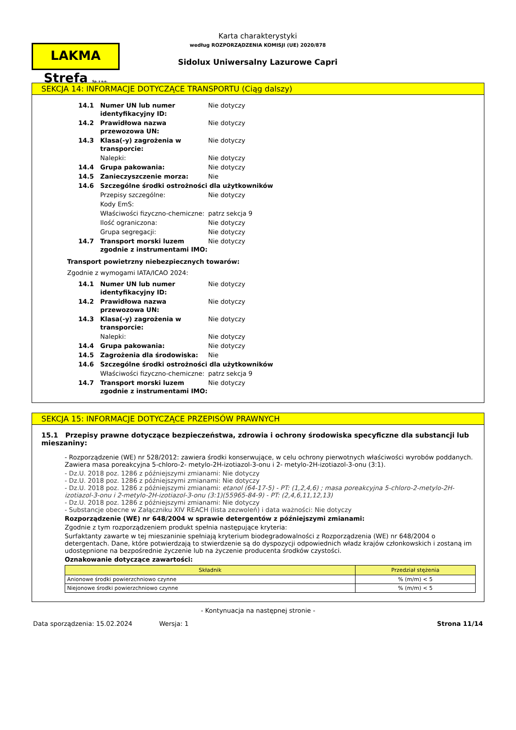LAKMA Strefa Sp. z o.o.
Karta charakterystyki
według ROZPORZĄDZENIA KOMISJI (UE) 2020/878
Sidolux Uniwersalny Lazurowe Capri
SEKCJA 14: INFORMACJE DOTYCZĄCE TRANSPORTU (Ciąg dalszy)
| 14.1 | Numer UN lub numer identyfikacyjny ID: | Nie dotyczy |
| 14.2 | Prawidłowa nazwa przewozowa UN: | Nie dotyczy |
| 14.3 | Klasa(-y) zagrożenia w transporcie: | Nie dotyczy |
| | Nalepki: | Nie dotyczy |
| 14.4 | Grupa pakowania: | Nie dotyczy |
| 14.5 | Zanieczyszczenie morza: | Nie |
| 14.6 | Szczególne środki ostrożności dla użytkowników | |
| | Przepisy szczególne: | Nie dotyczy |
| | Kody EmS: | |
| | Właściwości fizyczno-chemiczne: | patrz sekcja 9 |
| | Ilość ograniczona: | Nie dotyczy |
| | Grupa segregacji: | Nie dotyczy |
| 14.7 | Transport morski luzem zgodnie z instrumentami IMO: | Nie dotyczy |
Transport powietrzny niebezpiecznych towarów:
Zgodnie z wymogami IATA/ICAO 2024:
| 14.1 | Numer UN lub numer identyfikacyjny ID: | Nie dotyczy |
| 14.2 | Prawidłowa nazwa przewozowa UN: | Nie dotyczy |
| 14.3 | Klasa(-y) zagrożenia w transporcie: | Nie dotyczy |
| | Nalepki: | Nie dotyczy |
| 14.4 | Grupa pakowania: | Nie dotyczy |
| 14.5 | Zagrożenia dla środowiska: | Nie |
| 14.6 | Szczególne środki ostrożności dla użytkowników | |
| | Właściwości fizyczno-chemiczne: | patrz sekcja 9 |
| 14.7 | Transport morski luzem zgodnie z instrumentami IMO: | Nie dotyczy |
SEKCJA 15: INFORMACJE DOTYCZĄCE PRZEPISÓW PRAWNYCH
15.1 Przepisy prawne dotyczące bezpieczeństwa, zdrowia i ochrony środowiska specyficzne dla substancji lub mieszaniny:
- Rozporządzenie (WE) nr 528/2012: zawiera środki konserwujące, w celu ochrony pierwotnych właściwości wyrobów poddanych. Zawiera masa poreakcyjna 5-chloro-2- metylo-2H-izotiazol-3-onu i 2- metylo-2H-izotiazol-3-onu (3:1).
- Dz.U. 2018 poz. 1286 z późniejszymi zmianami: Nie dotyczy
- Dz.U. 2018 poz. 1286 z późniejszymi zmianami: Nie dotyczy
- Dz.U. 2018 poz. 1286 z późniejszymi zmianami: etanol (64-17-5) - PT: (1,2,4,6) ; masa poreakcyjna 5-chloro-2-metylo-2H-izotiazol-3-onu i 2-metylo-2H-izotiazol-3-onu (3:1)(55965-84-9) - PT: (2,4,6,11,12,13)
- Dz.U. 2018 poz. 1286 z późniejszymi zmianami: Nie dotyczy
- Substancje obecne w Załączniku XIV REACH (lista zezwoleń) i data ważności: Nie dotyczy
Rozporządzenie (WE) nr 648/2004 w sprawie detergentów z późniejszymi zmianami:
Zgodnie z tym rozporządzeniem produkt spełnia następujące kryteria:
Surfaktanty zawarte w tej mieszaninie spełniają kryterium biodegradowalności z Rozporządzenia (WE) nr 648/2004 o detergentach. Dane, które potwierdzają to stwierdzenie są do dyspozycji odpowiednich władz krajów członkowskich i zostaną im udostępnione na bezpośrednie życzenie lub na życzenie producenta środków czystości.
Oznakowanie dotyczące zawartości:
| Składnik | Przedział stężenia |
| --- | --- |
| Anionowe środki powierzchniowo czynne | % (m/m) < 5 |
| Niejonowe środki powierzchniowo czynne | % (m/m) < 5 |
- Kontynuacja na następnej stronie -
Data sporządzenia: 15.02.2024 Wersja: 1 Strona 11/14